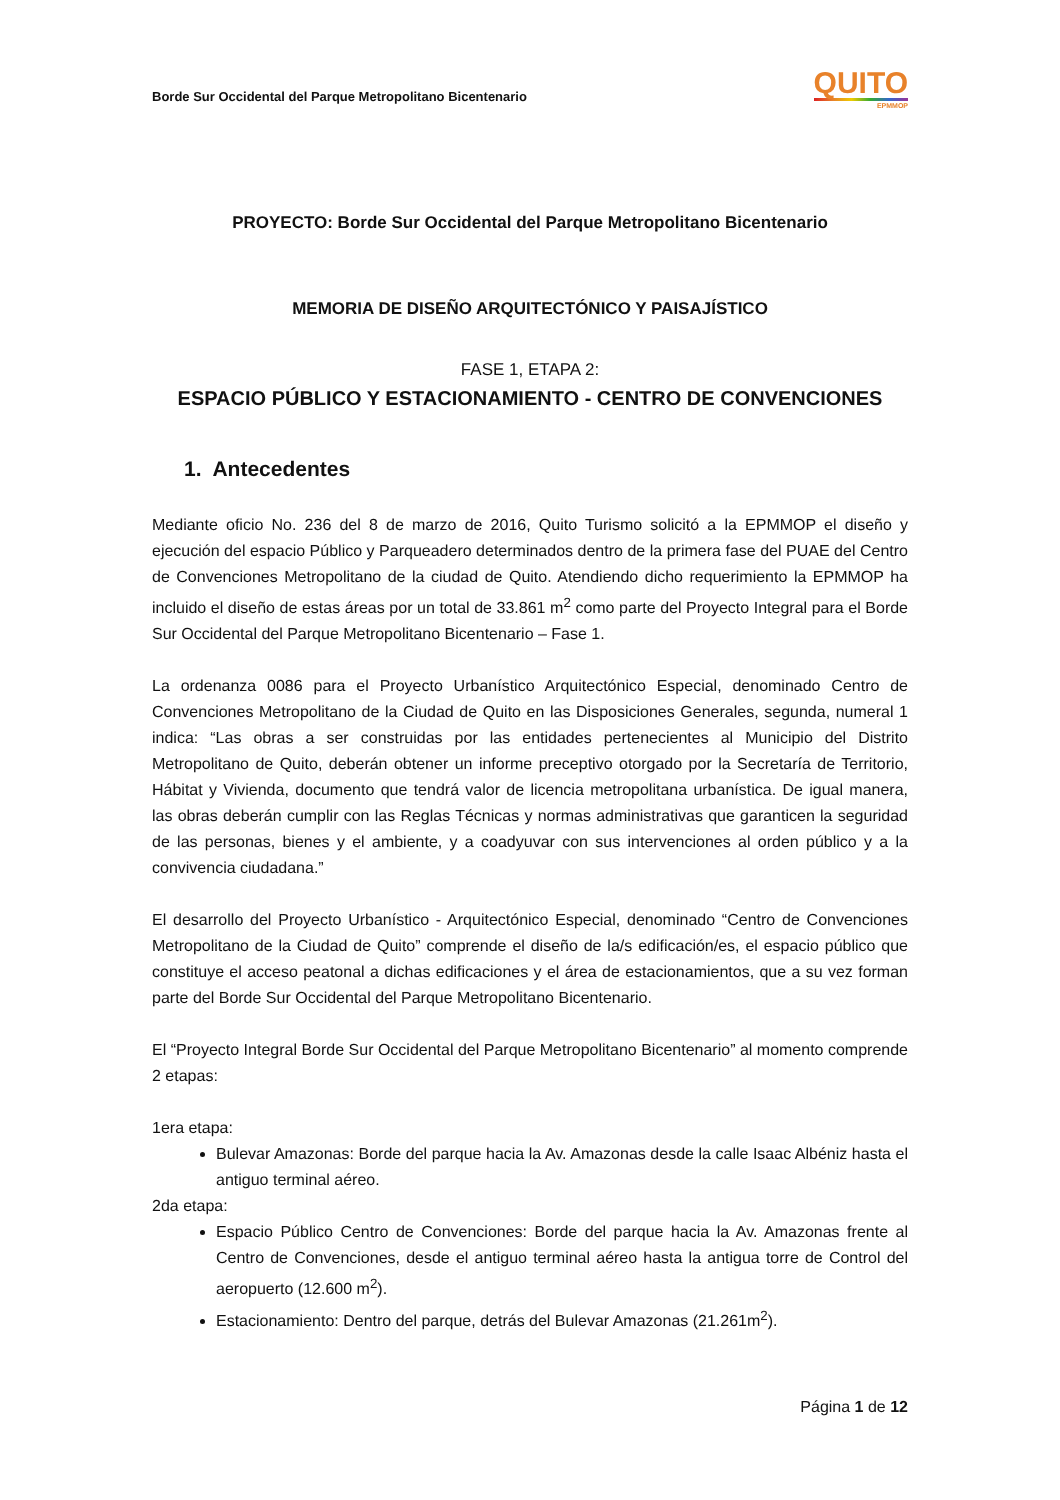Borde Sur Occidental del Parque Metropolitano Bicentenario
QUITO
EPMMOP
PROYECTO: Borde Sur Occidental del Parque Metropolitano Bicentenario
MEMORIA DE DISEÑO ARQUITECTÓNICO Y PAISAJÍSTICO
FASE 1, ETAPA 2:
ESPACIO PÚBLICO Y ESTACIONAMIENTO - CENTRO DE CONVENCIONES
1. Antecedentes
Mediante oficio No. 236 del 8 de marzo de 2016, Quito Turismo solicitó a la EPMMOP el diseño y ejecución del espacio Público y Parqueadero determinados dentro de la primera fase del PUAE del Centro de Convenciones Metropolitano de la ciudad de Quito. Atendiendo dicho requerimiento la EPMMOP ha incluido el diseño de estas áreas por un total de 33.861 m<sup>2</sup> como parte del Proyecto Integral para el Borde Sur Occidental del Parque Metropolitano Bicentenario – Fase 1.
La ordenanza 0086 para el Proyecto Urbanístico Arquitectónico Especial, denominado Centro de Convenciones Metropolitano de la Ciudad de Quito en las Disposiciones Generales, segunda, numeral 1 indica: “Las obras a ser construidas por las entidades pertenecientes al Municipio del Distrito Metropolitano de Quito, deberán obtener un informe preceptivo otorgado por la Secretaría de Territorio, Hábitat y Vivienda, documento que tendrá valor de licencia metropolitana urbanística. De igual manera, las obras deberán cumplir con las Reglas Técnicas y normas administrativas que garanticen la seguridad de las personas, bienes y el ambiente, y a coadyuvar con sus intervenciones al orden público y a la convivencia ciudadana.”
El desarrollo del Proyecto Urbanístico - Arquitectónico Especial, denominado “Centro de Convenciones Metropolitano de la Ciudad de Quito” comprende el diseño de la/s edificación/es, el espacio público que constituye el acceso peatonal a dichas edificaciones y el área de estacionamientos, que a su vez forman parte del Borde Sur Occidental del Parque Metropolitano Bicentenario.
El “Proyecto Integral Borde Sur Occidental del Parque Metropolitano Bicentenario” al momento comprende 2 etapas:
1era etapa:
Bulevar Amazonas: Borde del parque hacia la Av. Amazonas desde la calle Isaac Albéniz hasta el antiguo terminal aéreo.
2da etapa:
Espacio Público Centro de Convenciones: Borde del parque hacia la Av. Amazonas frente al Centro de Convenciones, desde el antiguo terminal aéreo hasta la antigua torre de Control del aeropuerto (12.600 m<sup>2</sup>).
Estacionamiento: Dentro del parque, detrás del Bulevar Amazonas (21.261m<sup>2</sup>).
Página 1 de 12